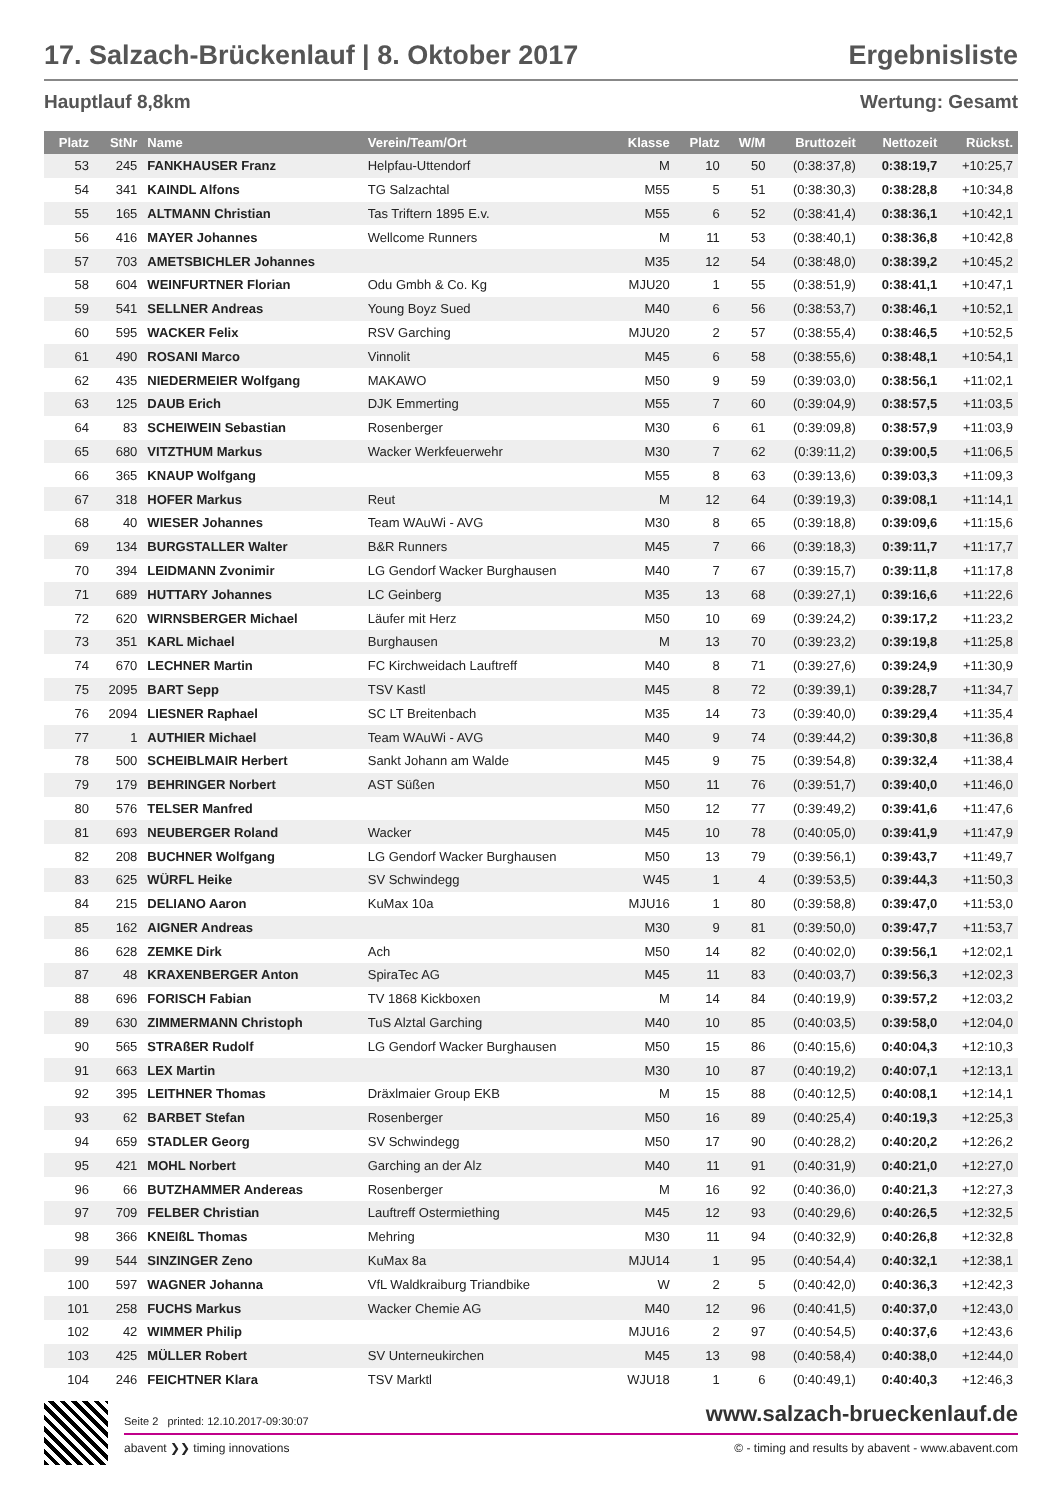17. Salzach-Brückenlauf | 8. Oktober 2017 Ergebnisliste
Hauptlauf 8,8km Wertung: Gesamt
| Platz | StNr | Name | Verein/Team/Ort | Klasse | Platz | W/M | Bruttozeit | Nettozeit | Rückst. |
| --- | --- | --- | --- | --- | --- | --- | --- | --- | --- |
| 53 | 245 | FANKHAUSER Franz | Helpfau-Uttendorf | M | 10 | 50 | (0:38:37,8) | 0:38:19,7 | +10:25,7 |
| 54 | 341 | KAINDL Alfons | TG Salzachtal | M55 | 5 | 51 | (0:38:30,3) | 0:38:28,8 | +10:34,8 |
| 55 | 165 | ALTMANN Christian | Tas Triftern 1895 E.v. | M55 | 6 | 52 | (0:38:41,4) | 0:38:36,1 | +10:42,1 |
| 56 | 416 | MAYER Johannes | Wellcome Runners | M | 11 | 53 | (0:38:40,1) | 0:38:36,8 | +10:42,8 |
| 57 | 703 | AMETSBICHLER Johannes | | M35 | 12 | 54 | (0:38:48,0) | 0:38:39,2 | +10:45,2 |
| 58 | 604 | WEINFURTNER Florian | Odu Gmbh & Co. Kg | MJU20 | 1 | 55 | (0:38:51,9) | 0:38:41,1 | +10:47,1 |
| 59 | 541 | SELLNER Andreas | Young Boyz Sued | M40 | 6 | 56 | (0:38:53,7) | 0:38:46,1 | +10:52,1 |
| 60 | 595 | WACKER Felix | RSV Garching | MJU20 | 2 | 57 | (0:38:55,4) | 0:38:46,5 | +10:52,5 |
| 61 | 490 | ROSANI Marco | Vinnolit | M45 | 6 | 58 | (0:38:55,6) | 0:38:48,1 | +10:54,1 |
| 62 | 435 | NIEDERMEIER Wolfgang | MAKAWO | M50 | 9 | 59 | (0:39:03,0) | 0:38:56,1 | +11:02,1 |
| 63 | 125 | DAUB Erich | DJK Emmerting | M55 | 7 | 60 | (0:39:04,9) | 0:38:57,5 | +11:03,5 |
| 64 | 83 | SCHEIWEIN Sebastian | Rosenberger | M30 | 6 | 61 | (0:39:09,8) | 0:38:57,9 | +11:03,9 |
| 65 | 680 | VITZTHUM Markus | Wacker Werkfeuerwehr | M30 | 7 | 62 | (0:39:11,2) | 0:39:00,5 | +11:06,5 |
| 66 | 365 | KNAUP Wolfgang | | M55 | 8 | 63 | (0:39:13,6) | 0:39:03,3 | +11:09,3 |
| 67 | 318 | HOFER Markus | Reut | M | 12 | 64 | (0:39:19,3) | 0:39:08,1 | +11:14,1 |
| 68 | 40 | WIESER Johannes | Team WAuWi - AVG | M30 | 8 | 65 | (0:39:18,8) | 0:39:09,6 | +11:15,6 |
| 69 | 134 | BURGSTALLER Walter | B&R Runners | M45 | 7 | 66 | (0:39:18,3) | 0:39:11,7 | +11:17,7 |
| 70 | 394 | LEIDMANN Zvonimir | LG Gendorf Wacker Burghausen | M40 | 7 | 67 | (0:39:15,7) | 0:39:11,8 | +11:17,8 |
| 71 | 689 | HUTTARY Johannes | LC Geinberg | M35 | 13 | 68 | (0:39:27,1) | 0:39:16,6 | +11:22,6 |
| 72 | 620 | WIRNSBERGER Michael | Läufer mit Herz | M50 | 10 | 69 | (0:39:24,2) | 0:39:17,2 | +11:23,2 |
| 73 | 351 | KARL Michael | Burghausen | M | 13 | 70 | (0:39:23,2) | 0:39:19,8 | +11:25,8 |
| 74 | 670 | LECHNER Martin | FC Kirchweidach Lauftreff | M40 | 8 | 71 | (0:39:27,6) | 0:39:24,9 | +11:30,9 |
| 75 | 2095 | BART Sepp | TSV Kastl | M45 | 8 | 72 | (0:39:39,1) | 0:39:28,7 | +11:34,7 |
| 76 | 2094 | LIESNER Raphael | SC LT Breitenbach | M35 | 14 | 73 | (0:39:40,0) | 0:39:29,4 | +11:35,4 |
| 77 | 1 | AUTHIER Michael | Team WAuWi - AVG | M40 | 9 | 74 | (0:39:44,2) | 0:39:30,8 | +11:36,8 |
| 78 | 500 | SCHEIBLMAIR Herbert | Sankt Johann am Walde | M45 | 9 | 75 | (0:39:54,8) | 0:39:32,4 | +11:38,4 |
| 79 | 179 | BEHRINGER Norbert | AST Süßen | M50 | 11 | 76 | (0:39:51,7) | 0:39:40,0 | +11:46,0 |
| 80 | 576 | TELSER Manfred | | M50 | 12 | 77 | (0:39:49,2) | 0:39:41,6 | +11:47,6 |
| 81 | 693 | NEUBERGER Roland | Wacker | M45 | 10 | 78 | (0:40:05,0) | 0:39:41,9 | +11:47,9 |
| 82 | 208 | BUCHNER Wolfgang | LG Gendorf Wacker Burghausen | M50 | 13 | 79 | (0:39:56,1) | 0:39:43,7 | +11:49,7 |
| 83 | 625 | WÜRFL Heike | SV Schwindegg | W45 | 1 | 4 | (0:39:53,5) | 0:39:44,3 | +11:50,3 |
| 84 | 215 | DELIANO Aaron | KuMax 10a | MJU16 | 1 | 80 | (0:39:58,8) | 0:39:47,0 | +11:53,0 |
| 85 | 162 | AIGNER Andreas | | M30 | 9 | 81 | (0:39:50,0) | 0:39:47,7 | +11:53,7 |
| 86 | 628 | ZEMKE Dirk | Ach | M50 | 14 | 82 | (0:40:02,0) | 0:39:56,1 | +12:02,1 |
| 87 | 48 | KRAXENBERGER Anton | SpiraTec AG | M45 | 11 | 83 | (0:40:03,7) | 0:39:56,3 | +12:02,3 |
| 88 | 696 | FORISCH Fabian | TV 1868 Kickboxen | M | 14 | 84 | (0:40:19,9) | 0:39:57,2 | +12:03,2 |
| 89 | 630 | ZIMMERMANN Christoph | TuS Alztal Garching | M40 | 10 | 85 | (0:40:03,5) | 0:39:58,0 | +12:04,0 |
| 90 | 565 | STRAßER Rudolf | LG Gendorf Wacker Burghausen | M50 | 15 | 86 | (0:40:15,6) | 0:40:04,3 | +12:10,3 |
| 91 | 663 | LEX Martin | | M30 | 10 | 87 | (0:40:19,2) | 0:40:07,1 | +12:13,1 |
| 92 | 395 | LEITHNER Thomas | Dräxlmaier Group EKB | M | 15 | 88 | (0:40:12,5) | 0:40:08,1 | +12:14,1 |
| 93 | 62 | BARBET Stefan | Rosenberger | M50 | 16 | 89 | (0:40:25,4) | 0:40:19,3 | +12:25,3 |
| 94 | 659 | STADLER Georg | SV Schwindegg | M50 | 17 | 90 | (0:40:28,2) | 0:40:20,2 | +12:26,2 |
| 95 | 421 | MOHL Norbert | Garching an der Alz | M40 | 11 | 91 | (0:40:31,9) | 0:40:21,0 | +12:27,0 |
| 96 | 66 | BUTZHAMMER Andereas | Rosenberger | M | 16 | 92 | (0:40:36,0) | 0:40:21,3 | +12:27,3 |
| 97 | 709 | FELBER Christian | Lauftreff Ostermiething | M45 | 12 | 93 | (0:40:29,6) | 0:40:26,5 | +12:32,5 |
| 98 | 366 | KNEIßL Thomas | Mehring | M30 | 11 | 94 | (0:40:32,9) | 0:40:26,8 | +12:32,8 |
| 99 | 544 | SINZINGER Zeno | KuMax 8a | MJU14 | 1 | 95 | (0:40:54,4) | 0:40:32,1 | +12:38,1 |
| 100 | 597 | WAGNER Johanna | VfL Waldkraiburg Triandbike | W | 2 | 5 | (0:40:42,0) | 0:40:36,3 | +12:42,3 |
| 101 | 258 | FUCHS Markus | Wacker Chemie AG | M40 | 12 | 96 | (0:40:41,5) | 0:40:37,0 | +12:43,0 |
| 102 | 42 | WIMMER Philip | | MJU16 | 2 | 97 | (0:40:54,5) | 0:40:37,6 | +12:43,6 |
| 103 | 425 | MÜLLER Robert | SV Unterneukirchen | M45 | 13 | 98 | (0:40:58,4) | 0:40:38,0 | +12:44,0 |
| 104 | 246 | FEICHTNER Klara | TSV Marktl | WJU18 | 1 | 6 | (0:40:49,1) | 0:40:40,3 | +12:46,3 |
Seite 2 printed: 12.10.2017-09:30:07 www.salzach-brueckenlauf.de
abavent ❯❯ timing innovations © - timing and results by abavent - www.abavent.com